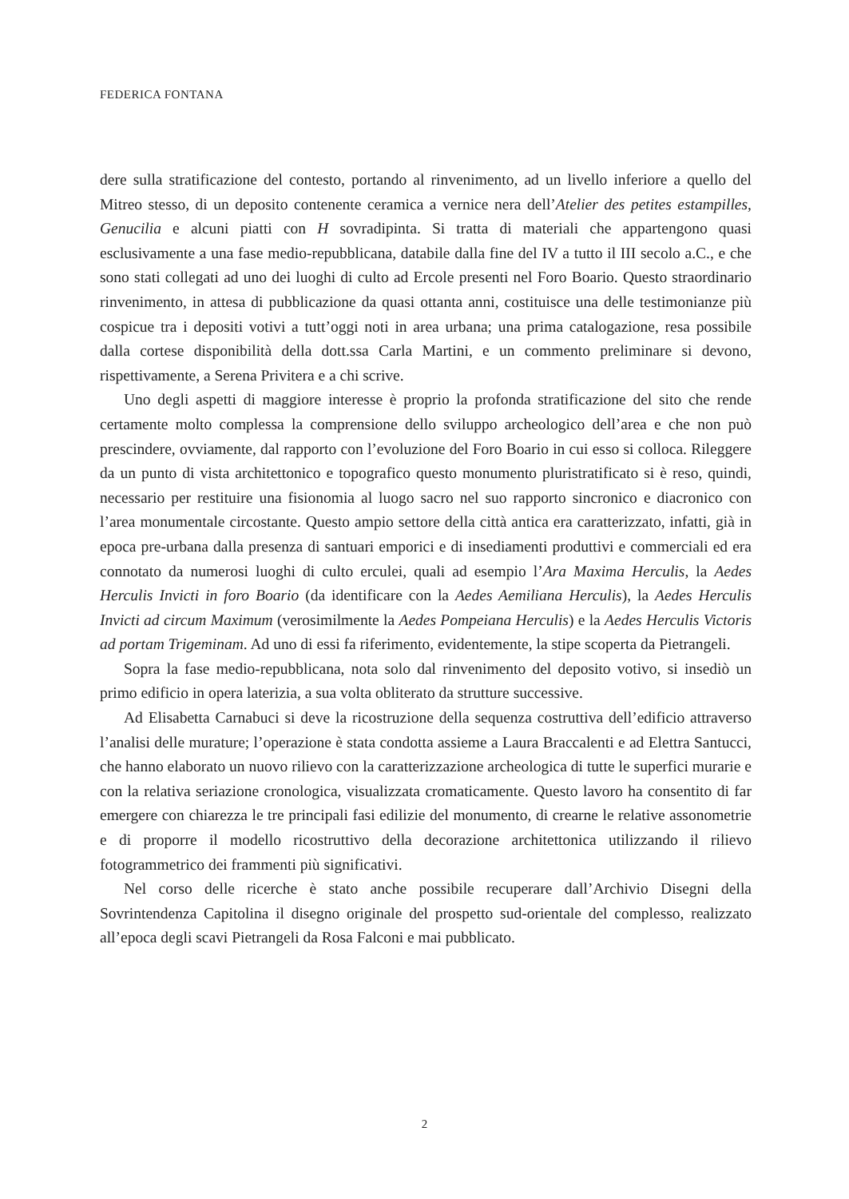FEDERICA FONTANA
dere sulla stratificazione del contesto, portando al rinvenimento, ad un livello inferiore a quello del Mitreo stesso, di un deposito contenente ceramica a vernice nera dell’Atelier des petites estampilles, Genucilia e alcuni piatti con H sovradipinta. Si tratta di materiali che appartengono quasi esclusivamente a una fase medio-repubblicana, databile dalla fine del IV a tutto il III secolo a.C., e che sono stati collegati ad uno dei luoghi di culto ad Ercole presenti nel Foro Boario. Questo straordinario rinvenimento, in attesa di pubblicazione da quasi ottanta anni, costituisce una delle testimonianze più cospicue tra i depositi votivi a tutt’oggi noti in area urbana; una prima catalogazione, resa possibile dalla cortese disponibilità della dott.ssa Carla Martini, e un commento preliminare si devono, rispettivamente, a Serena Privitera e a chi scrive.
Uno degli aspetti di maggiore interesse è proprio la profonda stratificazione del sito che rende certamente molto complessa la comprensione dello sviluppo archeologico dell’area e che non può prescindere, ovviamente, dal rapporto con l’evoluzione del Foro Boario in cui esso si colloca. Rileggere da un punto di vista architettonico e topografico questo monumento pluristratificato si è reso, quindi, necessario per restituire una fisionomia al luogo sacro nel suo rapporto sincronico e diacronico con l’area monumentale circostante. Questo ampio settore della città antica era caratterizzato, infatti, già in epoca pre-urbana dalla presenza di santuari emporici e di insediamenti produttivi e commerciali ed era connotato da numerosi luoghi di culto erculei, quali ad esempio l’Ara Maxima Herculis, la Aedes Herculis Invicti in foro Boario (da identificare con la Aedes Aemiliana Herculis), la Aedes Herculis Invicti ad circum Maximum (verosimilmente la Aedes Pompeiana Herculis) e la Aedes Herculis Victoris ad portam Trigeminam. Ad uno di essi fa riferimento, evidentemente, la stipe scoperta da Pietrangeli.
Sopra la fase medio-repubblicana, nota solo dal rinvenimento del deposito votivo, si insediò un primo edificio in opera laterizia, a sua volta obliterato da strutture successive.
Ad Elisabetta Carnabuci si deve la ricostruzione della sequenza costruttiva dell’edificio attraverso l’analisi delle murature; l’operazione è stata condotta assieme a Laura Braccalenti e ad Elettra Santucci, che hanno elaborato un nuovo rilievo con la caratterizzazione archeologica di tutte le superfici murarie e con la relativa seriazione cronologica, visualizzata cromaticamente. Questo lavoro ha consentito di far emergere con chiarezza le tre principali fasi edilizie del monumento, di crearne le relative assonometrie e di proporre il modello ricostruttivo della decorazione architettonica utilizzando il rilievo fotogrammetrico dei frammenti più significativi.
Nel corso delle ricerche è stato anche possibile recuperare dall’Archivio Disegni della Sovrintendenza Capitolina il disegno originale del prospetto sud-orientale del complesso, realizzato all’epoca degli scavi Pietrangeli da Rosa Falconi e mai pubblicato.
2